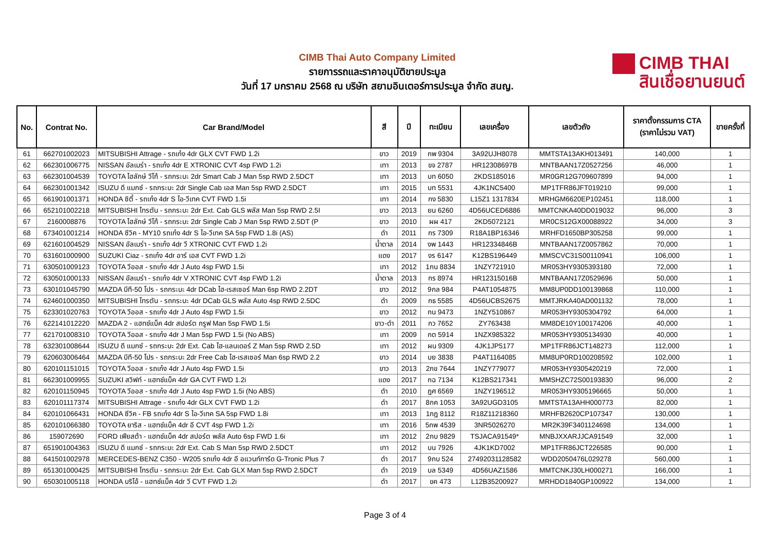CIMB Thai Auto Company Limited
รายการรถและราคาอนุมัติขายประมูล
วันที่ 17 มกราคม 2568 ณ บริษัท สยามอินเตอร์การประมูล จำกัด สนญ.
CIMB THAI
สินเชื่อยานยนต์
| No. | Contrat No. | Car Brand/Model | สี | ปี | ทะเบียน | เลขเครื่อง | เลขตัวถัง | ราคาตั้งกรรมการ CTA (ราคาไม่รวม VAT) | ขายครั้งที่ |
| --- | --- | --- | --- | --- | --- | --- | --- | --- | --- |
| 61 | 662701002023 | MITSUBISHI Attrage - รถเก๋ง 4dr GLX CVT FWD 1.2i | ขาว | 2019 | กพ 9304 | 3A92UJH8078 | MMTSTA13AKH013491 | 140,000 | 1 |
| 62 | 662301006775 | NISSAN อัลเมร่า - รถเก๋ง 4dr E XTRONIC CVT 4sp FWD 1.2i | เทา | 2013 | ขจ 2787 | HR12308697B | MNTBAAN17Z0527256 | 46,000 | 1 |
| 63 | 662301004539 | TOYOTA ไฮลักษ์ วีโก้ - รถกระบะ 2dr Smart Cab J Man 5sp RWD 2.5DCT | เทา | 2013 | บท 6050 | 2KDS185016 | MR0GR12G709607899 | 94,000 | 1 |
| 64 | 662301001342 | ISUZU ดี แมกซ์ - รถกระบะ 2dr Single Cab เอส Man 5sp RWD 2.5DCT | เทา | 2015 | บท 5531 | 4JK1NC5400 | MP1TFR86JFT019210 | 99,000 | 1 |
| 65 | 661901001371 | HONDA ซิตี้ - รถเก๋ง 4dr S ไอ-วีเทค CVT FWD 1.5i | เทา | 2014 | กง 5830 | L15Z1 1317834 | MRHGM6620EP102451 | 118,000 | 1 |
| 66 | 652101002218 | MITSUBISHI ไทรตัน - รถกระบะ 2dr Ext. Cab GLS พลัส Man 5sp RWD 2.5I | ขาว | 2013 | ยน 6260 | 4D56UCED6886 | MMTCNKA40DD019032 | 96,000 | 3 |
| 67 | 2160008876 | TOYOTA ไฮลักษ์ วีโก้ - รถกระบะ 2dr Single Cab J Man 5sp RWD 2.5DT (P | ขาว | 2010 | ผผ 417 | 2KD5072121 | MR0CS12GX00088922 | 34,000 | 3 |
| 68 | 673401001214 | HONDA ซีวิค - MY10 รถเก๋ง 4dr S ไอ-วีเทค SA 5sp FWD 1.8i (AS) | ดำ | 2011 | กร 7309 | R18A1BP16346 | MRHFD1650BP305258 | 99,000 | 1 |
| 69 | 621601004529 | NISSAN อัลเมร่า - รถเก๋ง 4dr วี XTRONIC CVT FWD 1.2i | น้ำตาล | 2014 | งพ 1443 | HR12334846B | MNTBAAN17Z0057862 | 70,000 | 1 |
| 70 | 631601000900 | SUZUKI Ciaz - รถเก๋ง 4dr อาร์ เอส CVT FWD 1.2i | แดง | 2017 | งร 6147 | K12BS196449 | MMSCVC31S00110941 | 106,000 | 1 |
| 71 | 630501009123 | TOYOTA วีออส - รถเก๋ง 4dr J Auto 4sp FWD 1.5i | เทา | 2012 | 1กน 8834 | 1NZY721910 | MR053HY9305393180 | 72,000 | 1 |
| 72 | 630501000133 | NISSAN อัลเมร่า - รถเก๋ง 4dr V XTRONIC CVT 4sp FWD 1.2i | น้ำตาล | 2013 | กร 8974 | HR12315016B | MNTBAAN17Z0529696 | 50,000 | 1 |
| 73 | 630101045790 | MAZDA บีที-50 โปร - รถกระบะ 4dr DCab ไฮ-เรสเซอร์ Man 6sp RWD 2.2DT | ขาว | 2012 | 9กล 984 | P4AT1054875 | MM8UP0DD100139868 | 110,000 | 1 |
| 74 | 624601000350 | MITSUBISHI ไทรตัน - รถกระบะ 4dr DCab GLS พลัส Auto 4sp RWD 2.5DC | ดำ | 2009 | กธ 5585 | 4D56UCBS2675 | MMTJRKA40AD001132 | 78,000 | 1 |
| 75 | 623301020763 | TOYOTA วีออส - รถเก๋ง 4dr J Auto 4sp FWD 1.5i | ขาว | 2012 | กน 9473 | 1NZY510867 | MR053HY9305304792 | 64,000 | 1 |
| 76 | 622141012220 | MAZDA 2 - แฮทช์แบ็ค 4dr สปอร์ต กรูฟ Man 5sp FWD 1.5i | ขาว-ดำ | 2011 | กว 7652 | ZY763438 | MM8DE10Y100174206 | 40,000 | 1 |
| 77 | 621701008310 | TOYOTA วีออส - รถเก๋ง 4dr J Man 5sp FWD 1.5i (No ABS) | เทา | 2009 | กต 5914 | 1NZX985322 | MR053HY9305134930 | 40,000 | 1 |
| 78 | 632301008644 | ISUZU ดี แมกซ์ - รถกระบะ 2dr Ext. Cab ไฮ-แลนเดอร์ Z Man 5sp RWD 2.5D | เทา | 2012 | ผน 9309 | 4JK1JP5177 | MP1TFR86JCT148273 | 112,000 | 1 |
| 79 | 620603006464 | MAZDA บีที-50 โปร - รถกระบะ 2dr Free Cab ไฮ-เรสเซอร์ Man 6sp RWD 2.2 | ขาว | 2014 | บย 3838 | P4AT1164085 | MM8UP0RD100208592 | 102,000 | 1 |
| 80 | 620101151015 | TOYOTA วีออส - รถเก๋ง 4dr J Auto 4sp FWD 1.5i | ขาว | 2013 | 2กข 7644 | 1NZY779077 | MR053HY9305420219 | 72,000 | 1 |
| 81 | 662301009955 | SUZUKI สวิฟท์ - แฮทช์แบ็ค 4dr GA CVT FWD 1.2i | แดง | 2017 | กฉ 7134 | K12BS217341 | MMSHZC72S00193830 | 96,000 | 2 |
| 82 | 620101150945 | TOYOTA วีออส - รถเก๋ง 4dr J Auto 4sp FWD 1.5i (No ABS) | ดำ | 2010 | ฎศ 6569 | 1NZY196512 | MR053HY9305196665 | 50,000 | 1 |
| 83 | 620101117374 | MITSUBISHI Attrage - รถเก๋ง 4dr GLX CVT FWD 1.2i | ดำ | 2017 | 8กค 1053 | 3A92UGD3105 | MMTSTA13AHH000773 | 82,000 | 1 |
| 84 | 620101066431 | HONDA ซีวิค - FB รถเก๋ง 4dr S ไอ-วีเทค SA 5sp FWD 1.8i | เทา | 2013 | 1กฎ 8112 | R18Z11218360 | MRHFB2620CP107347 | 130,000 | 1 |
| 85 | 620101066380 | TOYOTA ยาริส - แฮทช์แบ็ค 4dr อี CVT 4sp FWD 1.2i | เทา | 2016 | 5กพ 4539 | 3NR5026270 | MR2K39F3401124698 | 134,000 | 1 |
| 86 | 159072690 | FORD เฟียสต้า - แฮทช์แบ็ค 4dr สปอร์ต พลัส Auto 6sp FWD 1.6i | เทา | 2012 | 2กบ 9829 | TSJACA91549* | MNBJXXARJJCA91549 | 32,000 | 1 |
| 87 | 651901004363 | ISUZU ดี แมกซ์ - รถกระบะ 2dr Ext. Cab S Man 5sp RWD 2.5DCT | เทา | 2012 | บน 7926 | 4JK1KD7002 | MP1TFR86JCT226585 | 90,000 | 1 |
| 88 | 641501002978 | MERCEDES-BENZ C350 - W205 รถเก๋ง 4dr อี อแวนท์การ์ด G-Tronic Plus 7 | ดำ | 2017 | 9กบ 524 | 27492031128582 | WDD2050476L029278 | 560,000 | 1 |
| 89 | 651301000425 | MITSUBISHI ไทรตัน - รถกระบะ 2dr Ext. Cab GLX Man 5sp RWD 2.5DCT | ดำ | 2019 | บล 5349 | 4D56UAZ1586 | MMTCNKJ30LH000271 | 166,000 | 1 |
| 90 | 650301005118 | HONDA บริโอ้ - แฮทช์แบ็ค 4dr วี CVT FWD 1.2i | ดำ | 2017 | ขค 473 | L12B35200927 | MRHDD1840GP100922 | 134,000 | 1 |
Page 3 of 4